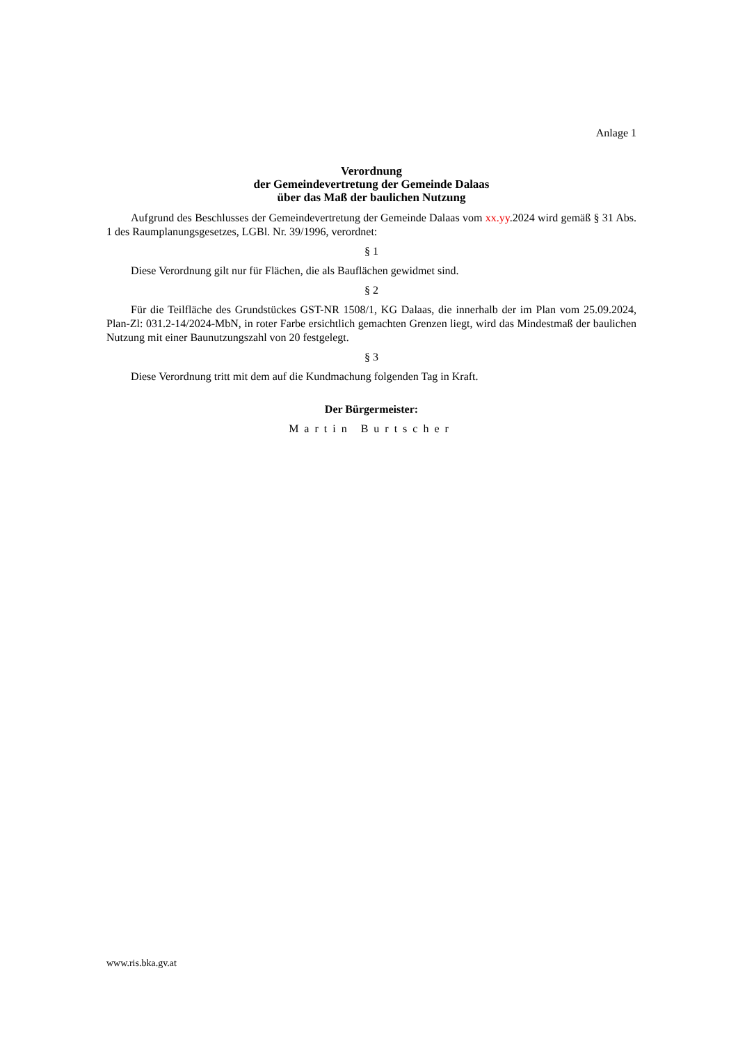Anlage 1
Verordnung
der Gemeindevertretung der Gemeinde Dalaas
über das Maß der baulichen Nutzung
Aufgrund des Beschlusses der Gemeindevertretung der Gemeinde Dalaas vom xx.yy.2024 wird gemäß § 31 Abs. 1 des Raumplanungsgesetzes, LGBl. Nr. 39/1996, verordnet:
§ 1
Diese Verordnung gilt nur für Flächen, die als Bauflächen gewidmet sind.
§ 2
Für die Teilfläche des Grundstückes GST-NR 1508/1, KG Dalaas, die innerhalb der im Plan vom 25.09.2024, Plan-Zl: 031.2-14/2024-MbN, in roter Farbe ersichtlich gemachten Grenzen liegt, wird das Mindestmaß der baulichen Nutzung mit einer Baunutzungszahl von 20 festgelegt.
§ 3
Diese Verordnung tritt mit dem auf die Kundmachung folgenden Tag in Kraft.
Der Bürgermeister:
Martin Burtscher
www.ris.bka.gv.at